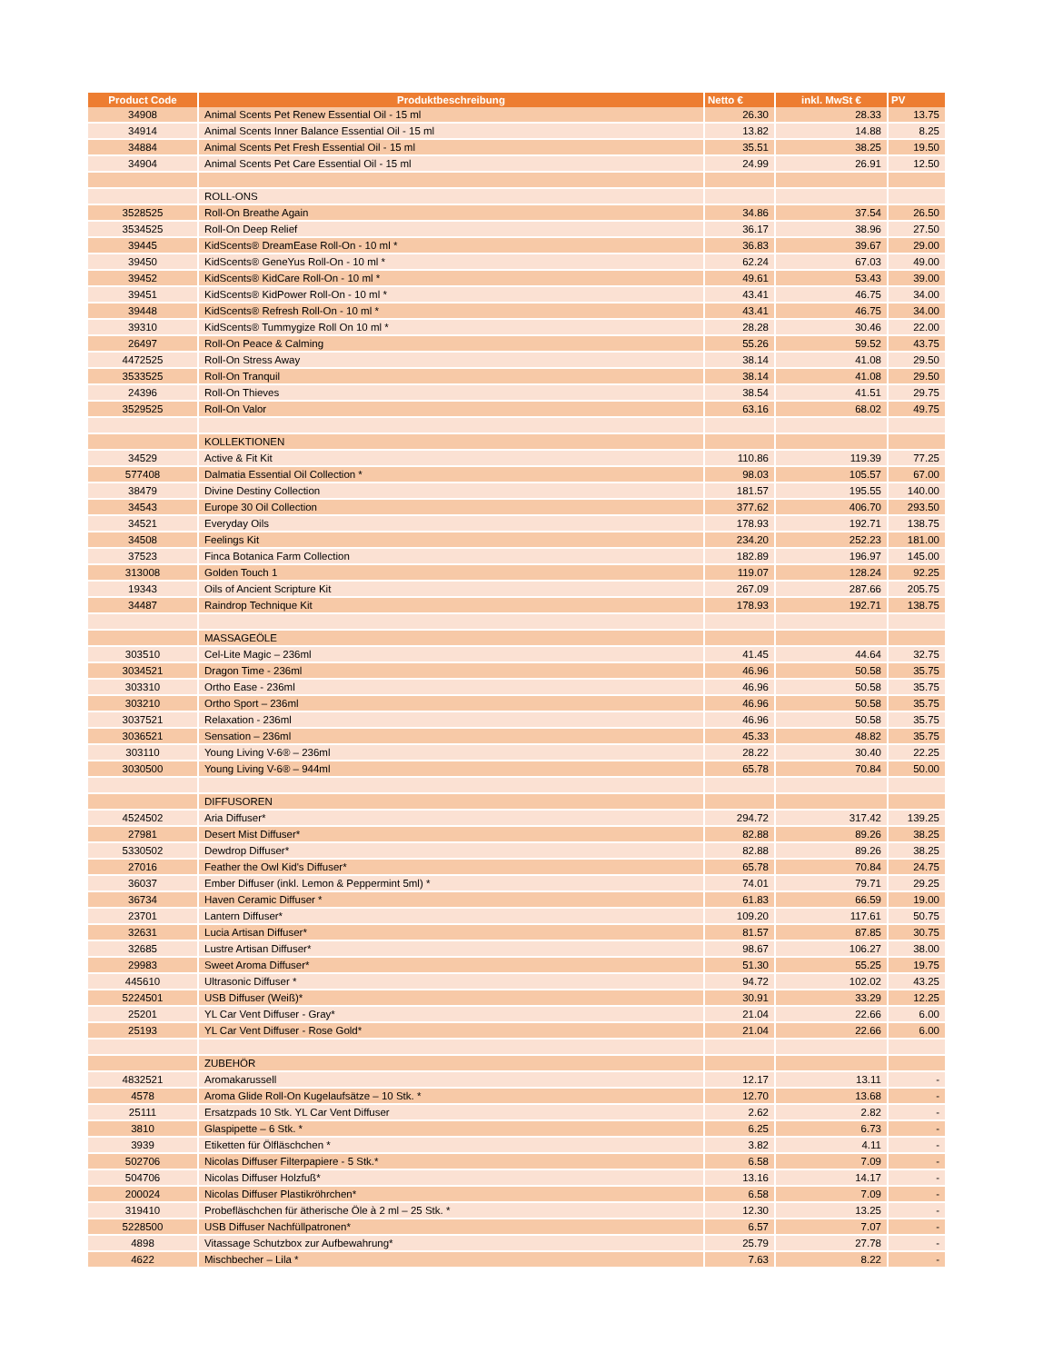| Product Code | Produktbeschreibung | Netto € | inkl. MwSt € | PV |
| --- | --- | --- | --- | --- |
| 34908 | Animal Scents Pet Renew Essential Oil - 15 ml | 26.30 | 28.33 | 13.75 |
| 34914 | Animal Scents Inner Balance Essential Oil - 15 ml | 13.82 | 14.88 | 8.25 |
| 34884 | Animal Scents Pet Fresh Essential Oil - 15 ml | 35.51 | 38.25 | 19.50 |
| 34904 | Animal Scents Pet Care Essential Oil - 15 ml | 24.99 | 26.91 | 12.50 |
| | ROLL-ONS | | | |
| 3528525 | Roll-On Breathe Again | 34.86 | 37.54 | 26.50 |
| 3534525 | Roll-On Deep Relief | 36.17 | 38.96 | 27.50 |
| 39445 | KidScents® DreamEase Roll-On - 10 ml * | 36.83 | 39.67 | 29.00 |
| 39450 | KidScents® GeneYus Roll-On - 10 ml * | 62.24 | 67.03 | 49.00 |
| 39452 | KidScents® KidCare Roll-On - 10 ml * | 49.61 | 53.43 | 39.00 |
| 39451 | KidScents® KidPower Roll-On - 10 ml * | 43.41 | 46.75 | 34.00 |
| 39448 | KidScents® Refresh Roll-On - 10 ml * | 43.41 | 46.75 | 34.00 |
| 39310 | KidScents® Tummygize Roll On 10 ml * | 28.28 | 30.46 | 22.00 |
| 26497 | Roll-On Peace & Calming | 55.26 | 59.52 | 43.75 |
| 4472525 | Roll-On Stress Away | 38.14 | 41.08 | 29.50 |
| 3533525 | Roll-On Tranquil | 38.14 | 41.08 | 29.50 |
| 24396 | Roll-On Thieves | 38.54 | 41.51 | 29.75 |
| 3529525 | Roll-On Valor | 63.16 | 68.02 | 49.75 |
| | KOLLEKTIONEN | | | |
| 34529 | Active & Fit Kit | 110.86 | 119.39 | 77.25 |
| 577408 | Dalmatia Essential Oil Collection * | 98.03 | 105.57 | 67.00 |
| 38479 | Divine Destiny Collection | 181.57 | 195.55 | 140.00 |
| 34543 | Europe 30 Oil Collection | 377.62 | 406.70 | 293.50 |
| 34521 | Everyday Oils | 178.93 | 192.71 | 138.75 |
| 34508 | Feelings Kit | 234.20 | 252.23 | 181.00 |
| 37523 | Finca Botanica Farm Collection | 182.89 | 196.97 | 145.00 |
| 313008 | Golden Touch 1 | 119.07 | 128.24 | 92.25 |
| 19343 | Oils of Ancient Scripture Kit | 267.09 | 287.66 | 205.75 |
| 34487 | Raindrop Technique Kit | 178.93 | 192.71 | 138.75 |
| | MASSAGEÖLE | | | |
| 303510 | Cel-Lite Magic – 236ml | 41.45 | 44.64 | 32.75 |
| 3034521 | Dragon Time - 236ml | 46.96 | 50.58 | 35.75 |
| 303310 | Ortho Ease - 236ml | 46.96 | 50.58 | 35.75 |
| 303210 | Ortho Sport – 236ml | 46.96 | 50.58 | 35.75 |
| 3037521 | Relaxation - 236ml | 46.96 | 50.58 | 35.75 |
| 3036521 | Sensation – 236ml | 45.33 | 48.82 | 35.75 |
| 303110 | Young Living V-6® – 236ml | 28.22 | 30.40 | 22.25 |
| 3030500 | Young Living V-6® – 944ml | 65.78 | 70.84 | 50.00 |
| | DIFFUSOREN | | | |
| 4524502 | Aria Diffuser* | 294.72 | 317.42 | 139.25 |
| 27981 | Desert Mist Diffuser* | 82.88 | 89.26 | 38.25 |
| 5330502 | Dewdrop Diffuser* | 82.88 | 89.26 | 38.25 |
| 27016 | Feather the Owl Kid's Diffuser* | 65.78 | 70.84 | 24.75 |
| 36037 | Ember Diffuser (inkl. Lemon & Peppermint 5ml) * | 74.01 | 79.71 | 29.25 |
| 36734 | Haven Ceramic Diffuser * | 61.83 | 66.59 | 19.00 |
| 23701 | Lantern Diffuser* | 109.20 | 117.61 | 50.75 |
| 32631 | Lucia Artisan Diffuser* | 81.57 | 87.85 | 30.75 |
| 32685 | Lustre Artisan Diffuser* | 98.67 | 106.27 | 38.00 |
| 29983 | Sweet Aroma Diffuser* | 51.30 | 55.25 | 19.75 |
| 445610 | Ultrasonic Diffuser * | 94.72 | 102.02 | 43.25 |
| 5224501 | USB Diffuser (Weiß)* | 30.91 | 33.29 | 12.25 |
| 25201 | YL Car Vent Diffuser - Gray* | 21.04 | 22.66 | 6.00 |
| 25193 | YL Car Vent Diffuser - Rose Gold* | 21.04 | 22.66 | 6.00 |
| | ZUBEHÖR | | | |
| 4832521 | Aromakarussell | 12.17 | 13.11 | - |
| 4578 | Aroma Glide Roll-On Kugelaufsätze – 10 Stk. * | 12.70 | 13.68 | - |
| 25111 | Ersatzpads 10 Stk. YL Car Vent Diffuser | 2.62 | 2.82 | - |
| 3810 | Glaspipette – 6 Stk. * | 6.25 | 6.73 | - |
| 3939 | Etiketten für Ölfläschchen * | 3.82 | 4.11 | - |
| 502706 | Nicolas Diffuser Filterpapiere - 5 Stk.* | 6.58 | 7.09 | - |
| 504706 | Nicolas Diffuser Holzfuß* | 13.16 | 14.17 | - |
| 200024 | Nicolas Diffuser Plastikröhrchen* | 6.58 | 7.09 | - |
| 319410 | Probefläschchen für ätherische Öle à 2 ml – 25 Stk. * | 12.30 | 13.25 | - |
| 5228500 | USB Diffuser Nachfüllpatronen* | 6.57 | 7.07 | - |
| 4898 | Vitassage Schutzbox zur Aufbewahrung* | 25.79 | 27.78 | - |
| 4622 | Mischbecher – Lila * | 7.63 | 8.22 | - |